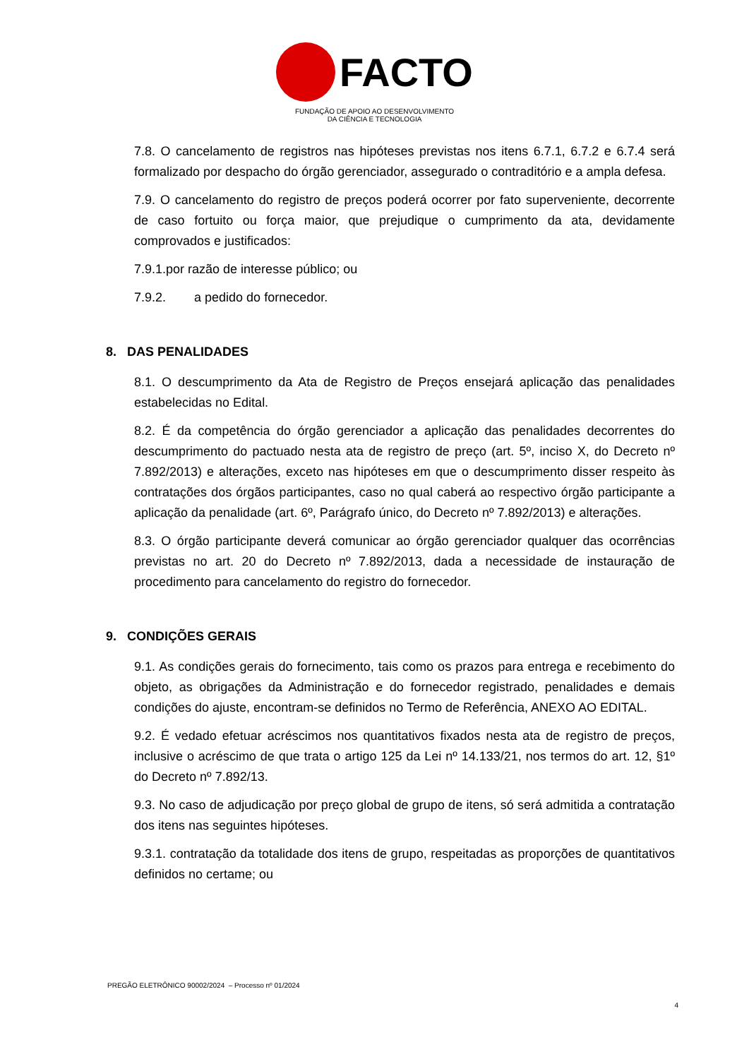FACTO
FUNDAÇÃO DE APOIO AO DESENVOLVIMENTO
DA CIÊNCIA E TECNOLOGIA
7.8. O cancelamento de registros nas hipóteses previstas nos itens 6.7.1, 6.7.2 e 6.7.4 será formalizado por despacho do órgão gerenciador, assegurado o contraditório e a ampla defesa.
7.9. O cancelamento do registro de preços poderá ocorrer por fato superveniente, decorrente de caso fortuito ou força maior, que prejudique o cumprimento da ata, devidamente comprovados e justificados:
7.9.1.por razão de interesse público; ou
7.9.2. a pedido do fornecedor.
8. DAS PENALIDADES
8.1. O descumprimento da Ata de Registro de Preços ensejará aplicação das penalidades estabelecidas no Edital.
8.2. É da competência do órgão gerenciador a aplicação das penalidades decorrentes do descumprimento do pactuado nesta ata de registro de preço (art. 5º, inciso X, do Decreto nº 7.892/2013) e alterações, exceto nas hipóteses em que o descumprimento disser respeito às contratações dos órgãos participantes, caso no qual caberá ao respectivo órgão participante a aplicação da penalidade (art. 6º, Parágrafo único, do Decreto nº 7.892/2013) e alterações.
8.3. O órgão participante deverá comunicar ao órgão gerenciador qualquer das ocorrências previstas no art. 20 do Decreto nº 7.892/2013, dada a necessidade de instauração de procedimento para cancelamento do registro do fornecedor.
9. CONDIÇÕES GERAIS
9.1. As condições gerais do fornecimento, tais como os prazos para entrega e recebimento do objeto, as obrigações da Administração e do fornecedor registrado, penalidades e demais condições do ajuste, encontram-se definidos no Termo de Referência, ANEXO AO EDITAL.
9.2. É vedado efetuar acréscimos nos quantitativos fixados nesta ata de registro de preços, inclusive o acréscimo de que trata o artigo 125 da Lei nº 14.133/21, nos termos do art. 12, §1º do Decreto nº 7.892/13.
9.3. No caso de adjudicação por preço global de grupo de itens, só será admitida a contratação dos itens nas seguintes hipóteses.
9.3.1. contratação da totalidade dos itens de grupo, respeitadas as proporções de quantitativos definidos no certame; ou
PREGÃO ELETRÔNICO 90002/2024 – Processo nº 01/2024
4